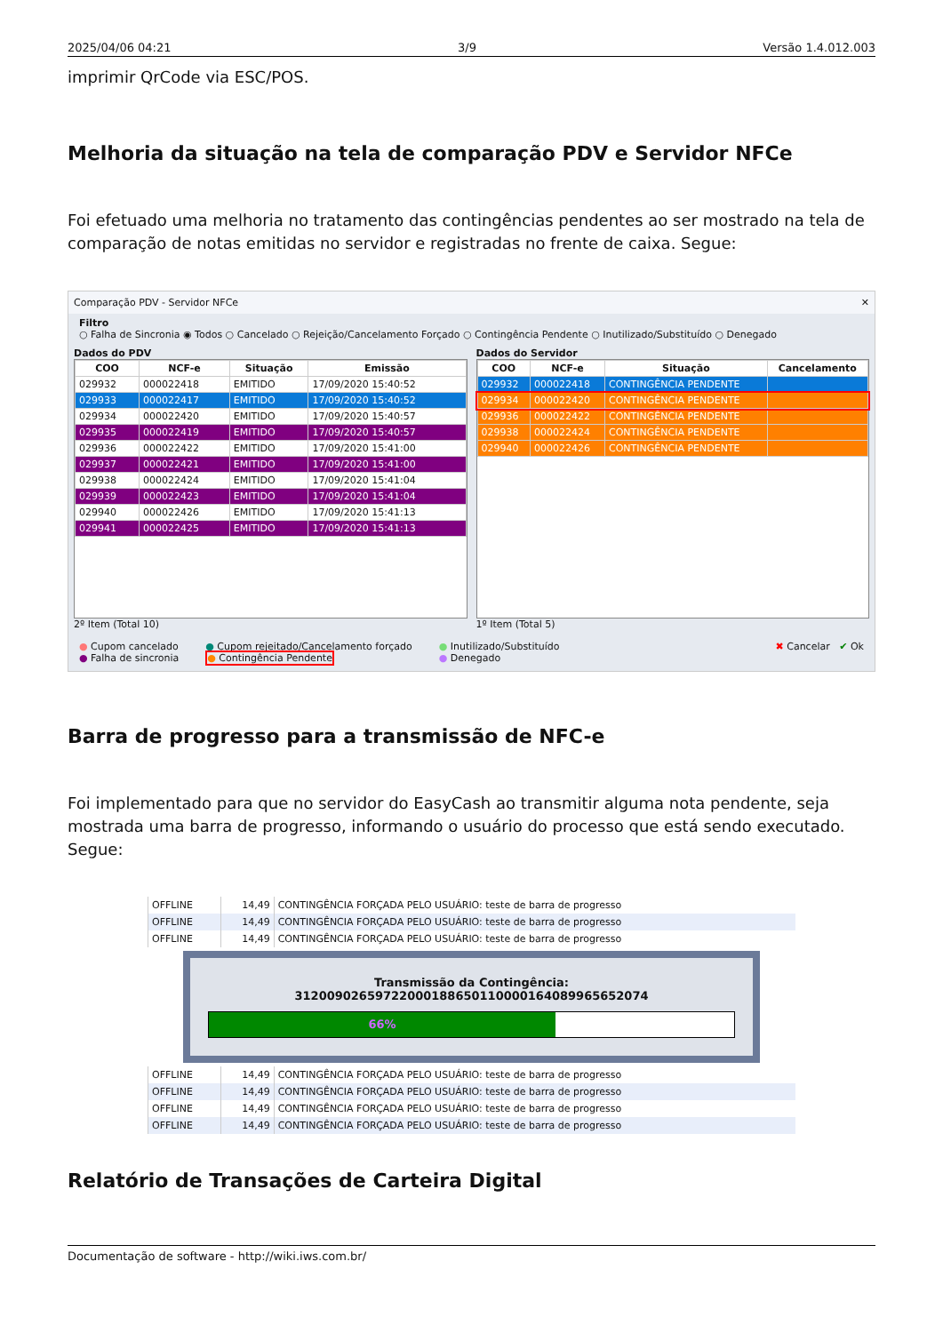2025/04/06 04:21 3/9 Versão 1.4.012.003
imprimir QrCode via ESC/POS.
Melhoria da situação na tela de comparação PDV e Servidor NFCe
Foi efetuado uma melhoria no tratamento das contingências pendentes ao ser mostrado na tela de comparação de notas emitidas no servidor e registradas no frente de caixa. Segue:
Comparação PDV - Servidor NFCe ✕
Filtro
○ Falha de Sincronia ◉ Todos ○ Cancelado ○ Rejeição/Cancelamento Forçado ○ Contingência Pendente ○ Inutilizado/Substituído ○ Denegado
Dados do PDV
| COO | NCF-e | Situação | Emissão |
| --- | --- | --- | --- |
| 029932 | 000022418 | EMITIDO | 17/09/2020 15:40:52 |
| 029933 | 000022417 | EMITIDO | 17/09/2020 15:40:52 |
| 029934 | 000022420 | EMITIDO | 17/09/2020 15:40:57 |
| 029935 | 000022419 | EMITIDO | 17/09/2020 15:40:57 |
| 029936 | 000022422 | EMITIDO | 17/09/2020 15:41:00 |
| 029937 | 000022421 | EMITIDO | 17/09/2020 15:41:00 |
| 029938 | 000022424 | EMITIDO | 17/09/2020 15:41:04 |
| 029939 | 000022423 | EMITIDO | 17/09/2020 15:41:04 |
| 029940 | 000022426 | EMITIDO | 17/09/2020 15:41:13 |
| 029941 | 000022425 | EMITIDO | 17/09/2020 15:41:13 |
2º Item (Total 10)
Dados do Servidor
| COO | NCF-e | Situação | Cancelamento |
| --- | --- | --- | --- |
| 029932 | 000022418 | CONTINGÊNCIA PENDENTE | |
| 029934 | 000022420 | CONTINGÊNCIA PENDENTE | |
| 029936 | 000022422 | CONTINGÊNCIA PENDENTE | |
| 029938 | 000022424 | CONTINGÊNCIA PENDENTE | |
| 029940 | 000022426 | CONTINGÊNCIA PENDENTE | |
1º Item (Total 5)
● Cupom cancelado
● Falha de sincronia
● Cupom rejeitado/Cancelamento forçado
● Contingência Pendente
● Inutilizado/Substituído
● Denegado
✖ Cancelar ✔ Ok
Barra de progresso para a transmissão de NFC-e
Foi implementado para que no servidor do EasyCash ao transmitir alguma nota pendente, seja mostrada uma barra de progresso, informando o usuário do processo que está sendo executado. Segue:
| OFFLINE | 14,49 | CONTINGÊNCIA FORÇADA PELO USUÁRIO: teste de barra de progresso |
| OFFLINE | 14,49 | CONTINGÊNCIA FORÇADA PELO USUÁRIO: teste de barra de progresso |
| OFFLINE | 14,49 | CONTINGÊNCIA FORÇADA PELO USUÁRIO: teste de barra de progresso |
Transmissão da Contingência: 31200902659722000188650110000164089965652074
66%
| OFFLINE | 14,49 | CONTINGÊNCIA FORÇADA PELO USUÁRIO: teste de barra de progresso |
| OFFLINE | 14,49 | CONTINGÊNCIA FORÇADA PELO USUÁRIO: teste de barra de progresso |
| OFFLINE | 14,49 | CONTINGÊNCIA FORÇADA PELO USUÁRIO: teste de barra de progresso |
| OFFLINE | 14,49 | CONTINGÊNCIA FORÇADA PELO USUÁRIO: teste de barra de progresso |
Relatório de Transações de Carteira Digital
Documentação de software - http://wiki.iws.com.br/